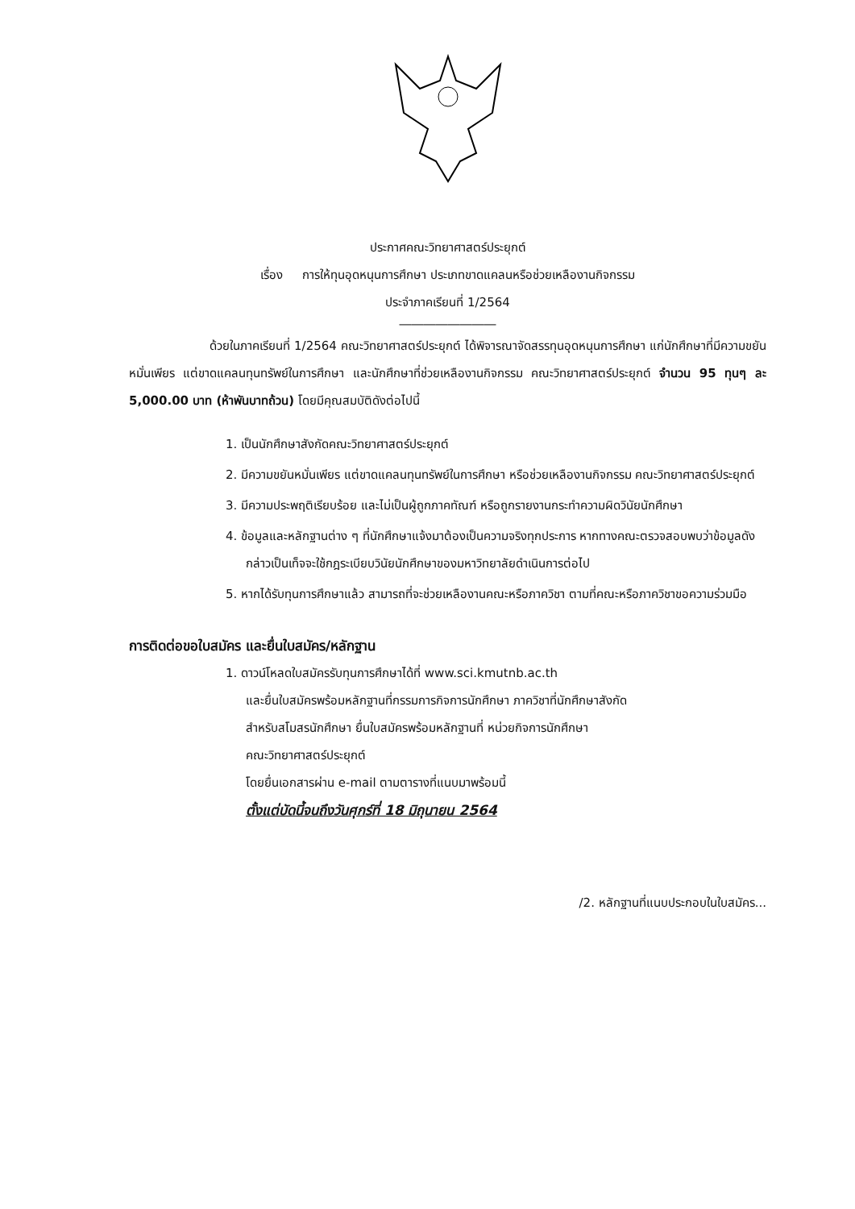ประกาศคณะวิทยาศาสตร์ประยุกต์
เรื่อง การให้ทุนอุดหนุนการศึกษา ประเภทขาดแคลนหรือช่วยเหลืองานกิจกรรม
ประจำภาคเรียนที่ 1/2564
――――――――
ด้วยในภาคเรียนที่ 1/2564 คณะวิทยาศาสตร์ประยุกต์ ได้พิจารณาจัดสรรทุนอุดหนุนการศึกษา แก่นักศึกษาที่มีความขยันหมั่นเพียร แต่ขาดแคลนทุนทรัพย์ในการศึกษา และนักศึกษาที่ช่วยเหลืองานกิจกรรม คณะวิทยาศาสตร์ประยุกต์ จำนวน 95 ทุนๆ ละ 5,000.00 บาท (ห้าพันบาทถ้วน) โดยมีคุณสมบัติดังต่อไปนี้
1. เป็นนักศึกษาสังกัดคณะวิทยาศาสตร์ประยุกต์
2. มีความขยันหมั่นเพียร แต่ขาดแคลนทุนทรัพย์ในการศึกษา หรือช่วยเหลืองานกิจกรรม คณะวิทยาศาสตร์ประยุกต์
3. มีความประพฤติเรียบร้อย และไม่เป็นผู้ถูกภาคทัณฑ์ หรือถูกรายงานกระทำความผิดวินัยนักศึกษา
4. ข้อมูลและหลักฐานต่าง ๆ ที่นักศึกษาแจ้งมาต้องเป็นความจริงทุกประการ หากทางคณะตรวจสอบพบว่าข้อมูลดังกล่าวเป็นเท็จจะใช้กฎระเบียบวินัยนักศึกษาของมหาวิทยาลัยดำเนินการต่อไป
5. หากได้รับทุนการศึกษาแล้ว สามารถที่จะช่วยเหลืองานคณะหรือภาควิชา ตามที่คณะหรือภาควิชาขอความร่วมมือ
การติดต่อขอใบสมัคร และยื่นใบสมัคร/หลักฐาน
1. ดาวน์โหลดใบสมัครรับทุนการศึกษาได้ที่ www.sci.kmutnb.ac.th
และยื่นใบสมัครพร้อมหลักฐานที่กรรมการกิจการนักศึกษา ภาควิชาที่นักศึกษาสังกัด
สำหรับสโมสรนักศึกษา ยื่นใบสมัครพร้อมหลักฐานที่ หน่วยกิจการนักศึกษา
คณะวิทยาศาสตร์ประยุกต์
โดยยื่นเอกสารผ่าน e-mail ตามตารางที่แนบมาพร้อมนี้
ตั้งแต่บัดนี้จนถึงวันศุกร์ที่ 18 มิถุนายน 2564
/2. หลักฐานที่แนบประกอบในใบสมัคร...